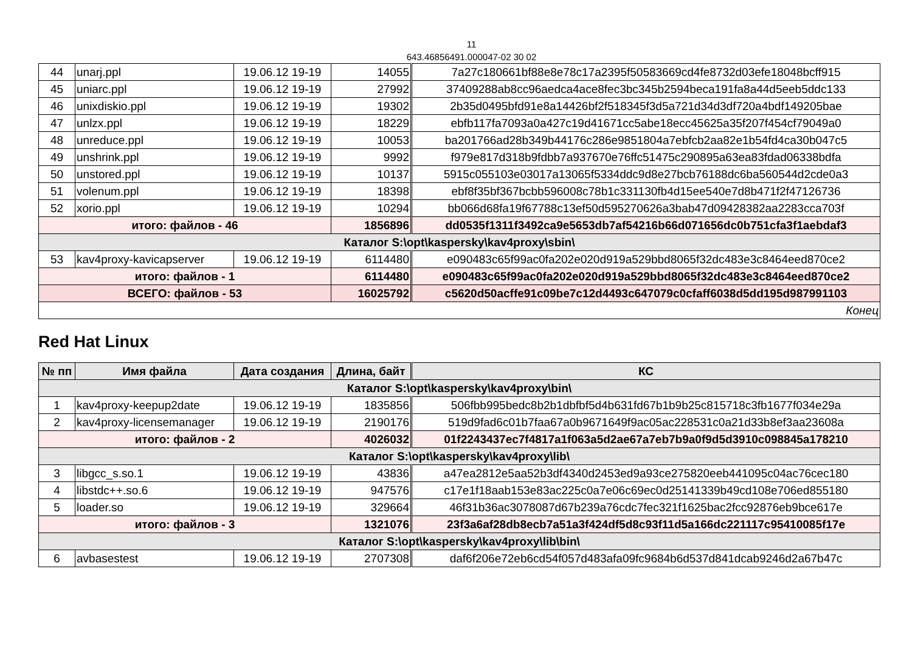11
643.46856491.000047-02 30 02
| 44 | unarj.ppl | 19.06.12 19-19 | 14055 | 7a27c180661bf88e8e78c17a2395f50583669cd4fe8732d03efe18048bcff915 |
| 45 | uniarc.ppl | 19.06.12 19-19 | 27992 | 37409288ab8cc96aedca4ace8fec3bc345b2594beca191fa8a44d5eeb5ddc133 |
| 46 | unixdiskio.ppl | 19.06.12 19-19 | 19302 | 2b35d0495bfd91e8a14426bf2f518345f3d5a721d34d3df720a4bdf149205bae |
| 47 | unlzx.ppl | 19.06.12 19-19 | 18229 | ebfb117fa7093a0a427c19d41671cc5abe18ecc45625a35f207f454cf79049a0 |
| 48 | unreduce.ppl | 19.06.12 19-19 | 10053 | ba201766ad28b349b44176c286e9851804a7ebfcb2aa82e1b54fd4ca30b047c5 |
| 49 | unshrink.ppl | 19.06.12 19-19 | 9992 | f979e817d318b9fdbb7a937670e76ffc51475c290895a63ea83fdad06338bdfa |
| 50 | unstored.ppl | 19.06.12 19-19 | 10137 | 5915c055103e03017a13065f5334ddc9d8e27bcb76188dc6ba560544d2cde0a3 |
| 51 | volenum.ppl | 19.06.12 19-19 | 18398 | ebf8f35bf367bcbb596008c78b1c331130fb4d15ee540e7d8b471f2f47126736 |
| 52 | xorio.ppl | 19.06.12 19-19 | 10294 | bb066d68fa19f67788c13ef50d595270626a3bab47d09428382aa2283cca703f |
| итого: файлов - 46 | | | 1856896 | dd0535f1311f3492ca9e5653db7af54216b66d071656dc0b751cfa3f1aebdaf3 |
| Каталог S:\opt\kaspersky\kav4proxy\sbin\ | | | | |
| 53 | kav4proxy-kavicapserver | 19.06.12 19-19 | 6114480 | e090483c65f99ac0fa202e020d919a529bbd8065f32dc483e3c8464eed870ce2 |
| итого: файлов - 1 | | | 6114480 | e090483c65f99ac0fa202e020d919a529bbd8065f32dc483e3c8464eed870ce2 |
| ВСЕГО: файлов - 53 | | | 16025792 | c5620d50acffe91c09be7c12d4493c647079c0cfaff6038d5dd195d987991103 |
| Конец | | | | |
Red Hat Linux
| № пп | Имя файла | Дата создания | Длина, байт | КС |
| --- | --- | --- | --- | --- |
| Каталог S:\opt\kaspersky\kav4proxy\bin\ | | | | |
| 1 | kav4proxy-keepup2date | 19.06.12 19-19 | 1835856 | 506fbb995bedc8b2b1dbfbf5d4b631fd67b1b9b25c815718c3fb1677f034e29a |
| 2 | kav4proxy-licensemanager | 19.06.12 19-19 | 2190176 | 519d9fad6c01b7faa67a0b9671649f9ac05ac228531c0a21d33b8ef3aa23608a |
| итого: файлов - 2 | | | 4026032 | 01f2243437ec7f4817a1f063a5d2ae67a7eb7b9a0f9d5d3910c098845a178210 |
| Каталог S:\opt\kaspersky\kav4proxy\lib\ | | | | |
| 3 | libgcc_s.so.1 | 19.06.12 19-19 | 43836 | a47ea2812e5aa52b3df4340d2453ed9a93ce275820eeb441095c04ac76cec180 |
| 4 | libstdc++.so.6 | 19.06.12 19-19 | 947576 | c17e1f18aab153e83ac225c0a7e06c69ec0d25141339b49cd108e706ed855180 |
| 5 | loader.so | 19.06.12 19-19 | 329664 | 46f31b36ac3078087d67b239a76cdc7fec321f1625bac2fcc92876eb9bce617e |
| итого: файлов - 3 | | | 1321076 | 23f3a6af28db8ecb7a51a3f424df5d8c93f11d5a166dc221117c95410085f17e |
| Каталог S:\opt\kaspersky\kav4proxy\lib\bin\ | | | | |
| 6 | avbasestest | 19.06.12 19-19 | 2707308 | daf6f206e72eb6cd54f057d483afa09fc9684b6d537d841dcab9246d2a67b47c |